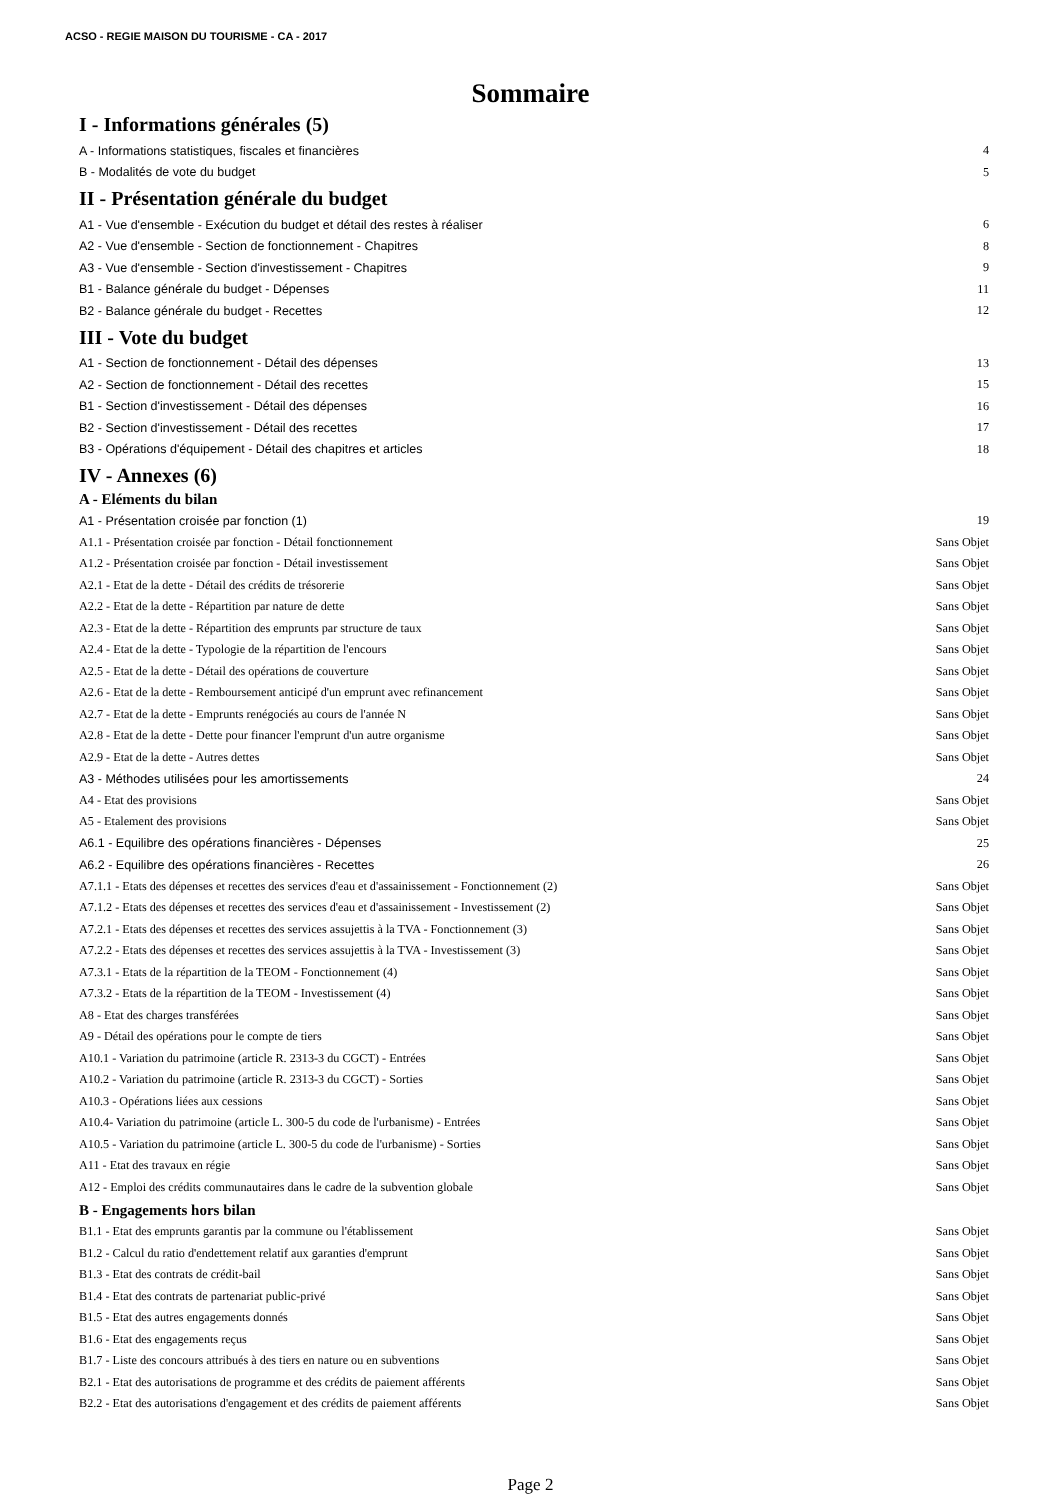ACSO - REGIE MAISON DU TOURISME - CA - 2017
Sommaire
I - Informations générales (5)
A - Informations statistiques, fiscales et financières 4
B - Modalités de vote du budget 5
II - Présentation générale du budget
A1 - Vue d'ensemble - Exécution du budget et détail des restes à réaliser 6
A2 - Vue d'ensemble - Section de fonctionnement - Chapitres 8
A3 - Vue d'ensemble - Section d'investissement - Chapitres 9
B1 - Balance générale du budget - Dépenses 11
B2 - Balance générale du budget - Recettes 12
III - Vote du budget
A1 - Section de fonctionnement - Détail des dépenses 13
A2 - Section de fonctionnement - Détail des recettes 15
B1 - Section d'investissement - Détail des dépenses 16
B2 - Section d'investissement - Détail des recettes 17
B3 - Opérations d'équipement - Détail des chapitres et articles 18
IV - Annexes (6)
A - Eléments du bilan
A1 - Présentation croisée par fonction (1) 19
A1.1 - Présentation croisée par fonction - Détail fonctionnement Sans Objet
A1.2 - Présentation croisée par fonction - Détail investissement Sans Objet
A2.1 - Etat de la dette - Détail des crédits de trésorerie Sans Objet
A2.2 - Etat de la dette - Répartition par nature de dette Sans Objet
A2.3 - Etat de la dette - Répartition des emprunts par structure de taux Sans Objet
A2.4 - Etat de la dette - Typologie de la répartition de l'encours Sans Objet
A2.5 - Etat de la dette - Détail des opérations de couverture Sans Objet
A2.6 - Etat de la dette - Remboursement anticipé d'un emprunt avec refinancement Sans Objet
A2.7 - Etat de la dette - Emprunts renégociés au cours de l'année N Sans Objet
A2.8 - Etat de la dette - Dette pour financer l'emprunt d'un autre organisme Sans Objet
A2.9 - Etat de la dette - Autres dettes Sans Objet
A3 - Méthodes utilisées pour les amortissements 24
A4 - Etat des provisions Sans Objet
A5 - Etalement des provisions Sans Objet
A6.1 - Equilibre des opérations financières - Dépenses 25
A6.2 - Equilibre des opérations financières - Recettes 26
A7.1.1 - Etats des dépenses et recettes des services d'eau et d'assainissement - Fonctionnement (2) Sans Objet
A7.1.2 - Etats des dépenses et recettes des services d'eau et d'assainissement - Investissement (2) Sans Objet
A7.2.1 - Etats des dépenses et recettes des services assujettis à la TVA - Fonctionnement (3) Sans Objet
A7.2.2 - Etats des dépenses et recettes des services assujettis à la TVA - Investissement (3) Sans Objet
A7.3.1 - Etats de la répartition de la TEOM - Fonctionnement (4) Sans Objet
A7.3.2 - Etats de la répartition de la TEOM - Investissement (4) Sans Objet
A8 - Etat des charges transférées Sans Objet
A9 - Détail des opérations pour le compte de tiers Sans Objet
A10.1 - Variation du patrimoine (article R. 2313-3 du CGCT) - Entrées Sans Objet
A10.2 - Variation du patrimoine (article R. 2313-3 du CGCT) - Sorties Sans Objet
A10.3 - Opérations liées aux cessions Sans Objet
A10.4- Variation du patrimoine (article L. 300-5 du code de l'urbanisme) - Entrées Sans Objet
A10.5 - Variation du patrimoine (article L. 300-5 du code de l'urbanisme) - Sorties Sans Objet
A11 - Etat des travaux en régie Sans Objet
A12 - Emploi des crédits communautaires dans le cadre de la subvention globale Sans Objet
B - Engagements hors bilan
B1.1 - Etat des emprunts garantis par la commune ou l'établissement Sans Objet
B1.2 - Calcul du ratio d'endettement relatif aux garanties d'emprunt Sans Objet
B1.3 - Etat des contrats de crédit-bail Sans Objet
B1.4 - Etat des contrats de partenariat public-privé Sans Objet
B1.5 - Etat des autres engagements donnés Sans Objet
B1.6 - Etat des engagements reçus Sans Objet
B1.7 - Liste des concours attribués à des tiers en nature ou en subventions Sans Objet
B2.1 - Etat des autorisations de programme et des crédits de paiement afférents Sans Objet
B2.2 - Etat des autorisations d'engagement et des crédits de paiement afférents Sans Objet
Page 2